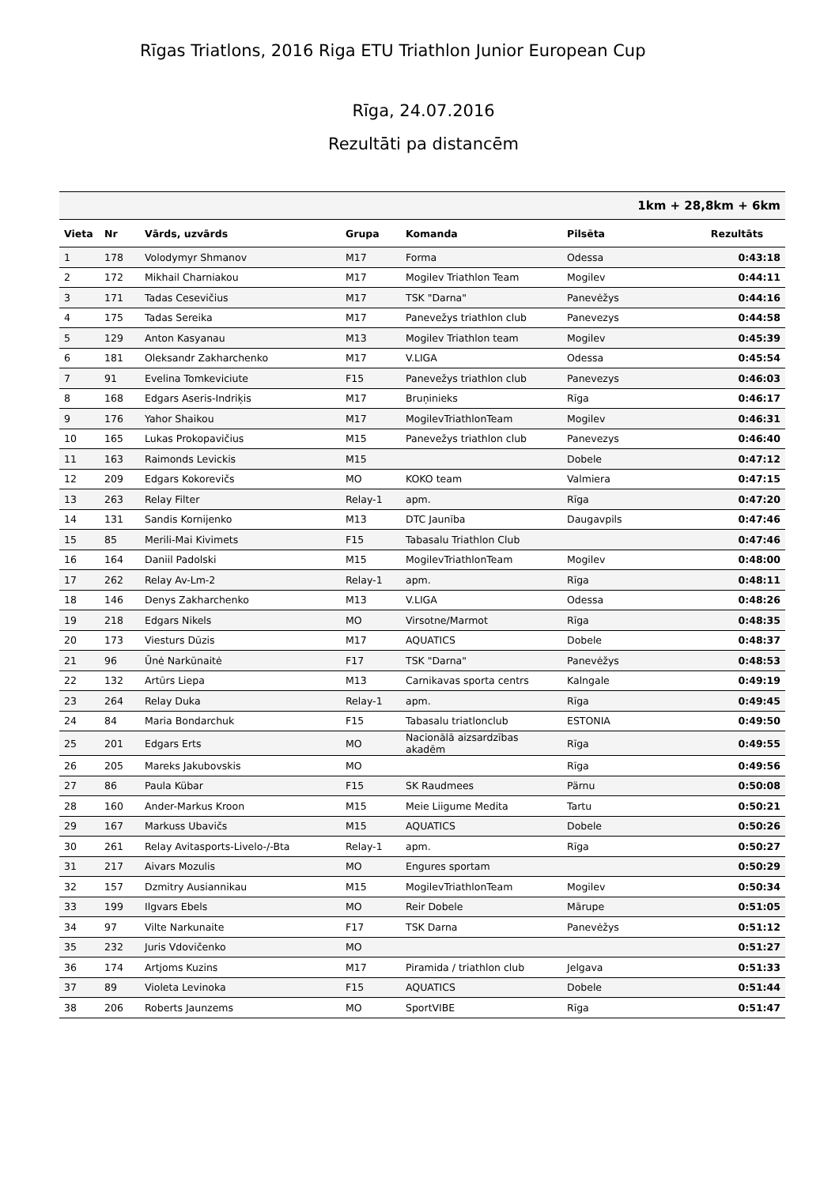Rīgas Triatlons, 2016 Riga ETU Triathlon Junior European Cup
Rīga, 24.07.2016
Rezultāti pa distancēm
| | | 1km + 28,8km + 6km | | | | |
| --- | --- | --- | --- | --- | --- | --- |
| Vieta | Nr | Vārds, uzvārds | Grupa | Komanda | Pilsēta | Rezultāts |
| 1 | 178 | Volodymyr Shmanov | M17 | Forma | Odessa | 0:43:18 |
| 2 | 172 | Mikhail Charniakou | M17 | Mogilev Triathlon Team | Mogilev | 0:44:11 |
| 3 | 171 | Tadas Cesevičius | M17 | TSK "Darna" | Panevėžys | 0:44:16 |
| 4 | 175 | Tadas Sereika | M17 | Panevežys triathlon club | Panevezys | 0:44:58 |
| 5 | 129 | Anton Kasyanau | M13 | Mogilev Triathlon team | Mogilev | 0:45:39 |
| 6 | 181 | Oleksandr Zakharchenko | M17 | V.LIGA | Odessa | 0:45:54 |
| 7 | 91 | Evelina Tomkeviciute | F15 | Panevežys triathlon club | Panevezys | 0:46:03 |
| 8 | 168 | Edgars Aseris-Indriķis | M17 | Bruņinieks | Rīga | 0:46:17 |
| 9 | 176 | Yahor Shaikou | M17 | MogilevTriathlonTeam | Mogilev | 0:46:31 |
| 10 | 165 | Lukas Prokopavičius | M15 | Panevežys triathlon club | Panevezys | 0:46:40 |
| 11 | 163 | Raimonds Levickis | M15 | | Dobele | 0:47:12 |
| 12 | 209 | Edgars Kokorevičs | MO | KOKO team | Valmiera | 0:47:15 |
| 13 | 263 | Relay Filter | Relay-1 | apm. | Rīga | 0:47:20 |
| 14 | 131 | Sandis Kornijenko | M13 | DTC Jaunība | Daugavpils | 0:47:46 |
| 15 | 85 | Merili-Mai Kivimets | F15 | Tabasalu Triathlon Club | | 0:47:46 |
| 16 | 164 | Daniil Padolski | M15 | MogilevTriathlonTeam | Mogilev | 0:48:00 |
| 17 | 262 | Relay Av-Lm-2 | Relay-1 | apm. | Rīga | 0:48:11 |
| 18 | 146 | Denys Zakharchenko | M13 | V.LIGA | Odessa | 0:48:26 |
| 19 | 218 | Edgars Nikels | MO | Virsotne/Marmot | Rīga | 0:48:35 |
| 20 | 173 | Viesturs Dūzis | M17 | AQUATICS | Dobele | 0:48:37 |
| 21 | 96 | Ūnė Narkūnaitė | F17 | TSK "Darna" | Panevėžys | 0:48:53 |
| 22 | 132 | Artūrs Liepa | M13 | Carnikavas sporta centrs | Kalngale | 0:49:19 |
| 23 | 264 | Relay Duka | Relay-1 | apm. | Rīga | 0:49:45 |
| 24 | 84 | Maria Bondarchuk | F15 | Tabasalu triatlonclub | ESTONIA | 0:49:50 |
| 25 | 201 | Edgars Erts | MO | Nacionālā aizsardzības akadēm | Rīga | 0:49:55 |
| 26 | 205 | Mareks Jakubovskis | MO | | Rīga | 0:49:56 |
| 27 | 86 | Paula Kübar | F15 | SK Raudmees | Pärnu | 0:50:08 |
| 28 | 160 | Ander-Markus Kroon | M15 | Meie Liigume Medita | Tartu | 0:50:21 |
| 29 | 167 | Markuss Ubavičs | M15 | AQUATICS | Dobele | 0:50:26 |
| 30 | 261 | Relay Avitasports-Livelo-/-Bta | Relay-1 | apm. | Rīga | 0:50:27 |
| 31 | 217 | Aivars Mozulis | MO | Engures sportam | | 0:50:29 |
| 32 | 157 | Dzmitry Ausiannikau | M15 | MogilevTriathlonTeam | Mogilev | 0:50:34 |
| 33 | 199 | Ilgvars Ebels | MO | Reir Dobele | Mārupe | 0:51:05 |
| 34 | 97 | Vilte Narkunaite | F17 | TSK Darna | Panevėžys | 0:51:12 |
| 35 | 232 | Juris Vdovičenko | MO | | | 0:51:27 |
| 36 | 174 | Artjoms Kuzins | M17 | Piramida / triathlon club | Jelgava | 0:51:33 |
| 37 | 89 | Violeta Levinoka | F15 | AQUATICS | Dobele | 0:51:44 |
| 38 | 206 | Roberts Jaunzems | MO | SportVIBE | Rīga | 0:51:47 |